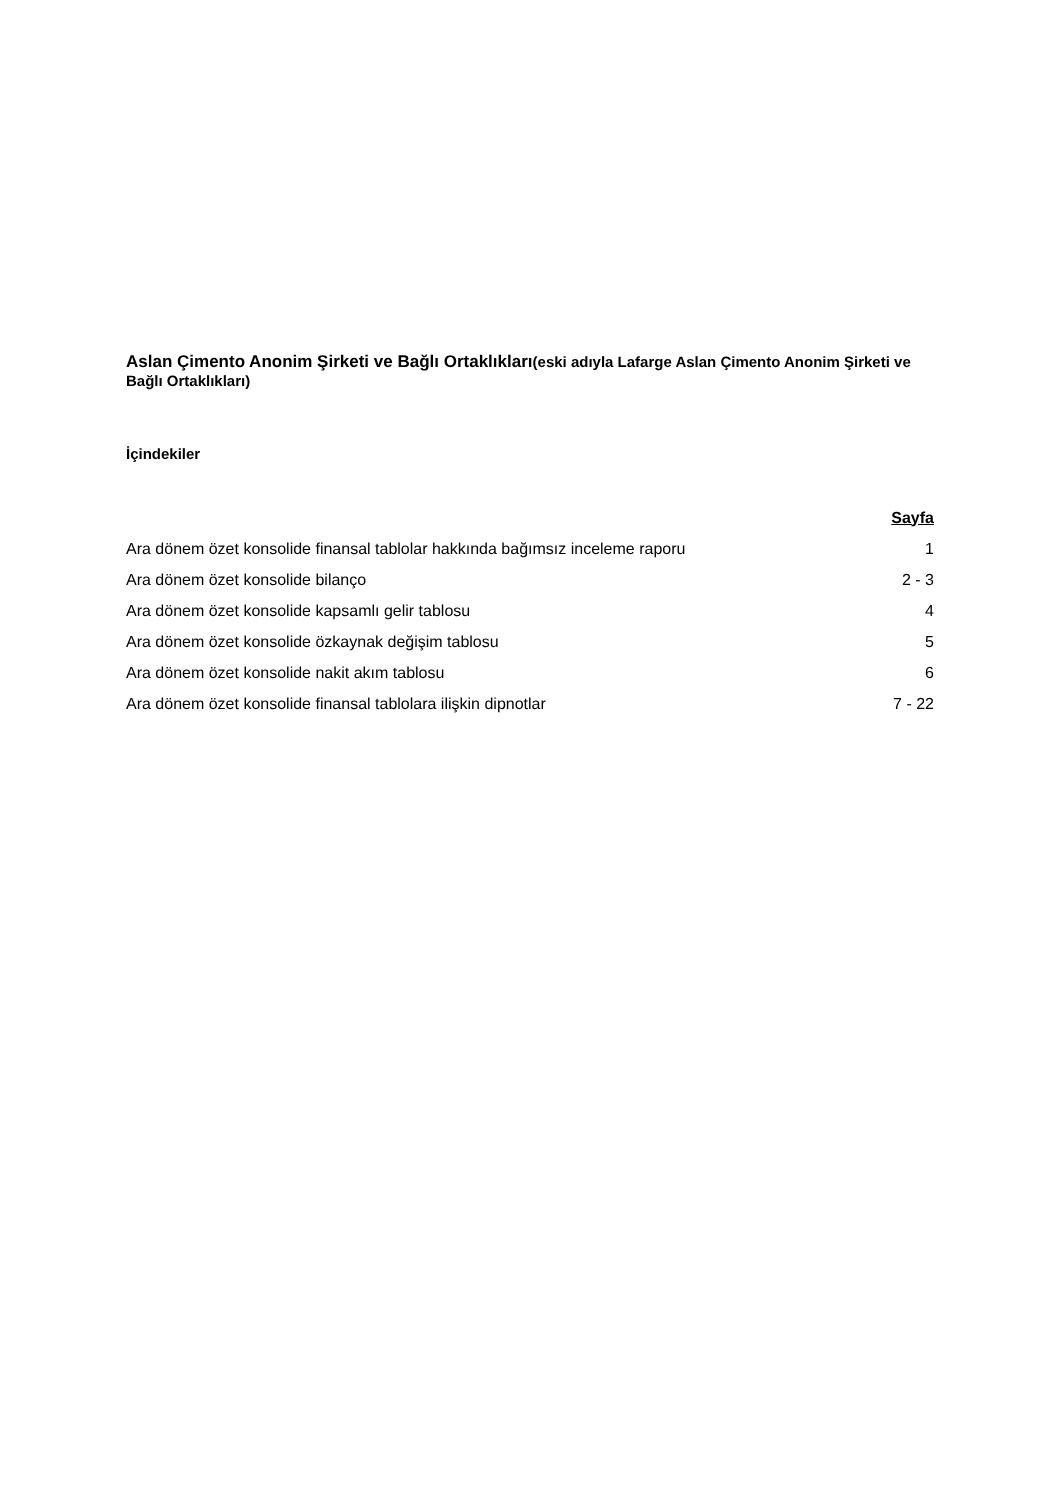Aslan Çimento Anonim Şirketi ve Bağlı Ortaklıkları(eski adıyla Lafarge Aslan Çimento Anonim Şirketi ve Bağlı Ortaklıkları)
İçindekiler
| | Sayfa |
| Ara dönem özet konsolide finansal tablolar hakkında bağımsız inceleme raporu | 1 |
| Ara dönem özet konsolide bilanço | 2 - 3 |
| Ara dönem özet konsolide kapsamlı gelir tablosu | 4 |
| Ara dönem özet konsolide özkaynak değişim tablosu | 5 |
| Ara dönem özet konsolide nakit akım tablosu | 6 |
| Ara dönem özet konsolide finansal tablolara ilişkin dipnotlar | 7 - 22 |